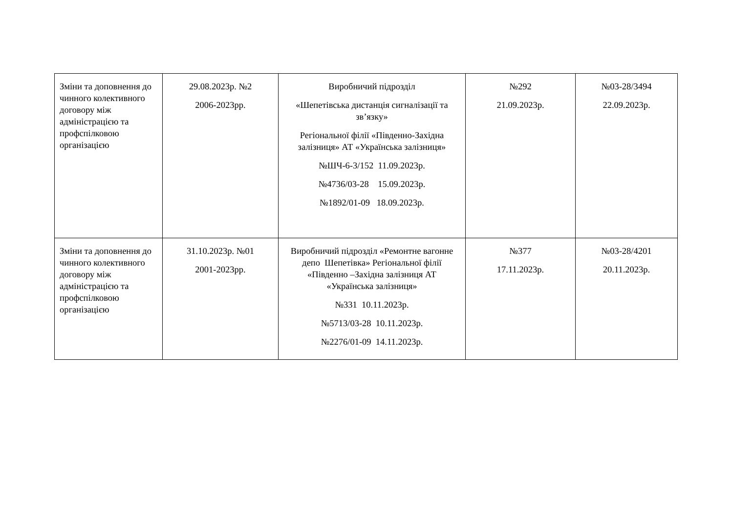| Зміни та доповнення до чинного колективного договору між адміністрацією та профспілковою організацією | 29.08.2023р. №2 2006-2023рр. | Виробничий підрозділ «Шепетівська дистанція сигналізації та зв’язку» Регіональної філії «Південно-Західна залізниця» АТ «Українська залізниця» №ШЧ-6-3/152 11.09.2023р. №4736/03-28 15.09.2023р. №1892/01-09 18.09.2023р. | №292 21.09.2023р. | №03-28/3494 22.09.2023р. |
| Зміни та доповнення до чинного колективного договору між адміністрацією та профспілковою організацією | 31.10.2023р. №01 2001-2023рр. | Виробничий підрозділ «Ремонтне вагонне депо Шепетівка» Регіональної філії «Південно –Західна залізниця АТ «Українська залізниця» №331 10.11.2023р. №5713/03-28 10.11.2023р. №2276/01-09 14.11.2023р. | №377 17.11.2023р. | №03-28/4201 20.11.2023р. |